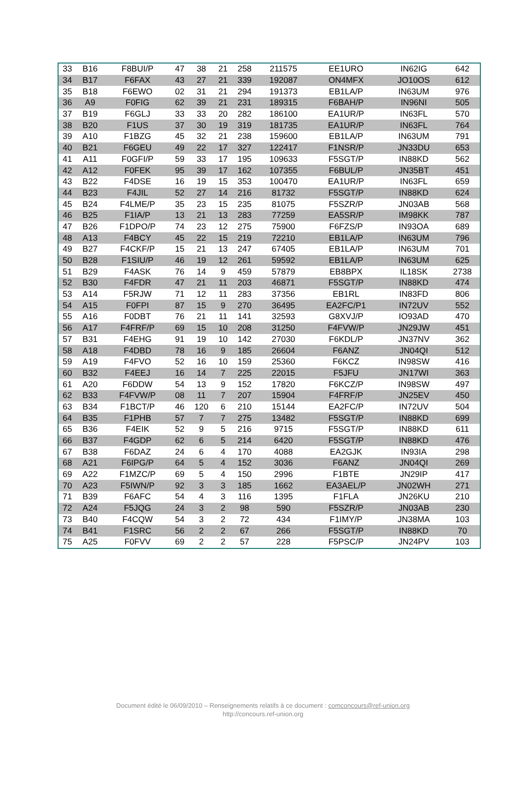| 33 | B16 | F8BUI/P | 47 | 38 | 21 | 258 | 211575 | EE1URO | IN62IG | 642 |
| 34 | B17 | F6FAX | 43 | 27 | 21 | 339 | 192087 | ON4MFX | JO10OS | 612 |
| 35 | B18 | F6EWO | 02 | 31 | 21 | 294 | 191373 | EB1LA/P | IN63UM | 976 |
| 36 | A9 | F0FIG | 62 | 39 | 21 | 231 | 189315 | F6BAH/P | IN96NI | 505 |
| 37 | B19 | F6GLJ | 33 | 33 | 20 | 282 | 186100 | EA1UR/P | IN63FL | 570 |
| 38 | B20 | F1US | 37 | 30 | 19 | 319 | 181735 | EA1UR/P | IN63FL | 764 |
| 39 | A10 | F1BZG | 45 | 32 | 21 | 238 | 159600 | EB1LA/P | IN63UM | 791 |
| 40 | B21 | F6GEU | 49 | 22 | 17 | 327 | 122417 | F1NSR/P | JN33DU | 653 |
| 41 | A11 | F0GFI/P | 59 | 33 | 17 | 195 | 109633 | F5SGT/P | IN88KD | 562 |
| 42 | A12 | F0FEK | 95 | 39 | 17 | 162 | 107355 | F6BUL/P | JN35BT | 451 |
| 43 | B22 | F4DSE | 16 | 19 | 15 | 353 | 100470 | EA1UR/P | IN63FL | 659 |
| 44 | B23 | F4JIL | 52 | 27 | 14 | 216 | 81732 | F5SGT/P | IN88KD | 624 |
| 45 | B24 | F4LME/P | 35 | 23 | 15 | 235 | 81075 | F5SZR/P | JN03AB | 568 |
| 46 | B25 | F1IA/P | 13 | 21 | 13 | 283 | 77259 | EA5SR/P | IM98KK | 787 |
| 47 | B26 | F1DPO/P | 74 | 23 | 12 | 275 | 75900 | F6FZS/P | IN93OA | 689 |
| 48 | A13 | F4BCY | 45 | 22 | 15 | 219 | 72210 | EB1LA/P | IN63UM | 796 |
| 49 | B27 | F4CKF/P | 15 | 21 | 13 | 247 | 67405 | EB1LA/P | IN63UM | 701 |
| 50 | B28 | F1SIU/P | 46 | 19 | 12 | 261 | 59592 | EB1LA/P | IN63UM | 625 |
| 51 | B29 | F4ASK | 76 | 14 | 9 | 459 | 57879 | EB8BPX | IL18SK | 2738 |
| 52 | B30 | F4FDR | 47 | 21 | 11 | 203 | 46871 | F5SGT/P | IN88KD | 474 |
| 53 | A14 | F5RJW | 71 | 12 | 11 | 283 | 37356 | EB1RL | IN83FD | 806 |
| 54 | A15 | F0FPI | 87 | 15 | 9 | 270 | 36495 | EA2FC/P1 | IN72UV | 552 |
| 55 | A16 | F0DBT | 76 | 21 | 11 | 141 | 32593 | G8XVJ/P | IO93AD | 470 |
| 56 | A17 | F4FRF/P | 69 | 15 | 10 | 208 | 31250 | F4FVW/P | JN29JW | 451 |
| 57 | B31 | F4EHG | 91 | 19 | 10 | 142 | 27030 | F6KDL/P | JN37NV | 362 |
| 58 | A18 | F4DBD | 78 | 16 | 9 | 185 | 26604 | F6ANZ | JN04QI | 512 |
| 59 | A19 | F4FVO | 52 | 16 | 10 | 159 | 25360 | F6KCZ | IN98SW | 416 |
| 60 | B32 | F4EEJ | 16 | 14 | 7 | 225 | 22015 | F5JFU | JN17WI | 363 |
| 61 | A20 | F6DDW | 54 | 13 | 9 | 152 | 17820 | F6KCZ/P | IN98SW | 497 |
| 62 | B33 | F4FVW/P | 08 | 11 | 7 | 207 | 15904 | F4FRF/P | JN25EV | 450 |
| 63 | B34 | F1BCT/P | 46 | 120 | 6 | 210 | 15144 | EA2FC/P | IN72UV | 504 |
| 64 | B35 | F1PHB | 57 | 7 | 7 | 275 | 13482 | F5SGT/P | IN88KD | 699 |
| 65 | B36 | F4EIK | 52 | 9 | 5 | 216 | 9715 | F5SGT/P | IN88KD | 611 |
| 66 | B37 | F4GDP | 62 | 6 | 5 | 214 | 6420 | F5SGT/P | IN88KD | 476 |
| 67 | B38 | F6DAZ | 24 | 6 | 4 | 170 | 4088 | EA2GJK | IN93IA | 298 |
| 68 | A21 | F6IPG/P | 64 | 5 | 4 | 152 | 3036 | F6ANZ | JN04QI | 269 |
| 69 | A22 | F1MZC/P | 69 | 5 | 4 | 150 | 2996 | F1BTE | JN29IP | 417 |
| 70 | A23 | F5IWN/P | 92 | 3 | 3 | 185 | 1662 | EA3AEL/P | JN02WH | 271 |
| 71 | B39 | F6AFC | 54 | 4 | 3 | 116 | 1395 | F1FLA | JN26KU | 210 |
| 72 | A24 | F5JQG | 24 | 3 | 2 | 98 | 590 | F5SZR/P | JN03AB | 230 |
| 73 | B40 | F4CQW | 54 | 3 | 2 | 72 | 434 | F1IMY/P | JN38MA | 103 |
| 74 | B41 | F1SRC | 56 | 2 | 2 | 67 | 266 | F5SGT/P | IN88KD | 70 |
| 75 | A25 | F0FVV | 69 | 2 | 2 | 57 | 228 | F5PSC/P | JN24PV | 103 |
Document édité le 06/09/2010 – Renseignements relatifs à ce document : comconcours@ref-union.org
http://concours.ref-union.org